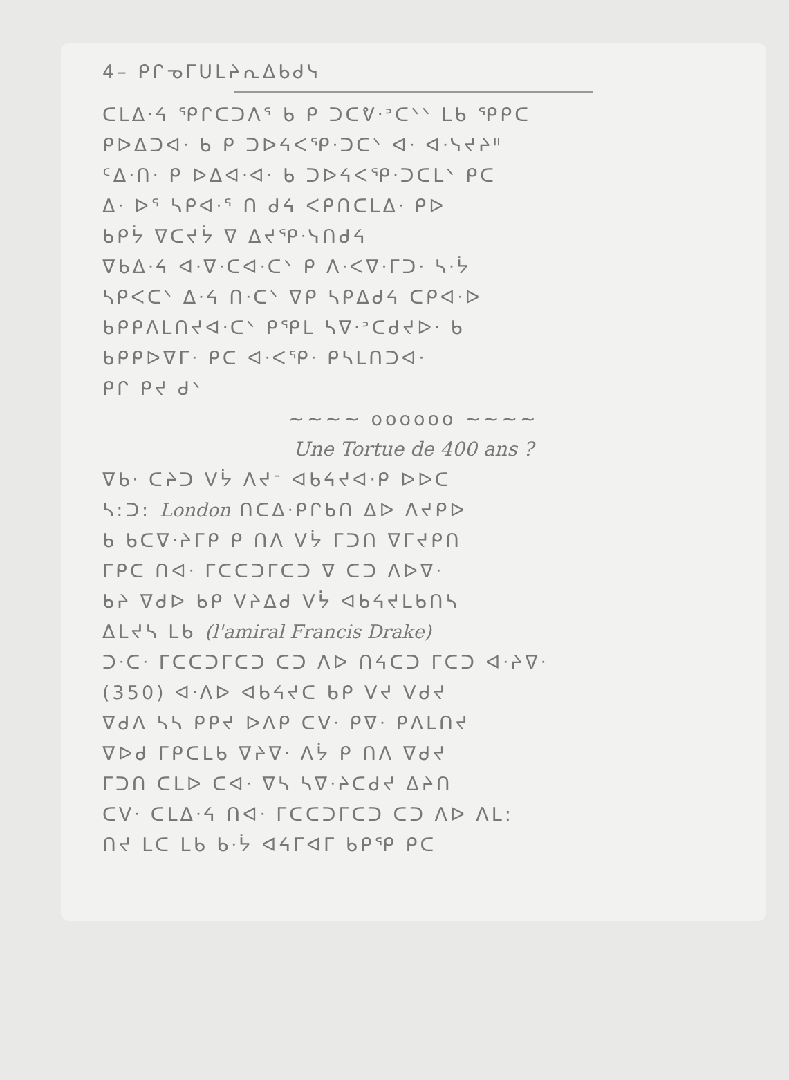4– ᑭᒋᓀᒥᑌᒪᔨᕆᐃᑲᑯᓭ
ᑕᒪᐃᐧᔦ ᕿᒋᑕᑐᐱᕐ ᑲ ᑭ ᑐᑕᕓᐧᐣᑕᐠᐠ ᒪᑲ ᕿᑭᑕ
ᑭᐅᐃᑐᐊᐧ ᑲ ᑭ ᑐᐅᔦᐸᕿᐧᑐᑕᐠ ᐊᐧ ᐊᐧᓭᔪᔨᐦ
ᑦᐃᐧᑎᐧ ᑭ ᐅᐃᐊᐧᐊᐧ ᑲ ᑐᐅᔦᐸᕿᐧᑐᑕᒪᐠ ᑭᑕ
ᐃᐧ ᐅᕐ ᓴᑭᐊᐧᕐ ᑎ ᑯᔦ ᐸᑭᑎᑕᒪᐃᐧ ᑭᐅ
ᑲᑭᔮ ᐁᑕᔪᔮ ᐁ ᐃᔪᕿᐧᓭᑎᑯᔦ
ᐁᑲᐃᐧᔦ ᐊᐧᐁᐧᑕᐊᐧᑕᐠ ᑭ ᐱᐧᐸᐁᐧᒥᑐᐧ ᓴᐧᔮ
ᓴᑭᐸᑕᐠ ᐃᐧᔦ ᑎᐧᑕᐠ ᐁᑭ ᓴᑭᐃᑯᔦ ᑕᑭᐊᐧᐅ
ᑲᑭᑭᐱᒪᑎᔪᐊᐧᑕᐠ ᑭᕿᒪ ᓴᐁᐧᐣᑕᑯᔪᐅᐧ ᑲ
ᑲᑭᑭᐅᐁᒥᐧ ᑭᑕ ᐊᐧᐸᕿᐧ ᑭᓴᒪᑎᑐᐊᐧ
ᑭᒋ ᑭᔪ ᑯᐠ
~~~~ oooooo ~~~~
Une Tortue de 400 ans ?
ᐁᑲᐧ ᑕᔨᑐ ᐯᔮ ᐱᔪᐨ ᐊᑲᔦᔪᐊᐧᑭ ᐅᐅᑕ
ᓴ:ᑐ: London ᑎᑕᐃᐧᑭᒋᑲᑎ ᐃᐅ ᐱᔪᑭᐅ
ᑲ ᑲᑕᐁᐧᔨᒥᑭ ᑭ ᑎᐱ ᐯᔮ ᒥᑐᑎ ᐁᒥᔪᑭᑎ
ᒥᑭᑕ ᑎᐊᐧ ᒥᑕᑕᑐᒥᑕᑐ ᐁ ᑕᑐ ᐱᐅᐁᐧ
ᑲᔨ ᐁᑯᐅ ᑲᑭ ᐯᔨᐃᑯ ᐯᔮ ᐊᑲᔦᔪᒪᑲᑎᓴ
ᐃᒪᔪᓴ ᒪᑲ (l'amiral Francis Drake)
ᑐᐧᑕᐧ ᒥᑕᑕᑐᒥᑕᑐ ᑕᑐ ᐱᐅ ᑎᔦᑕᑐ ᒥᑕᑐ ᐊᐧᔨᐁᐧ
(350) ᐊᐧᐱᐅ ᐊᑲᔦᔪᑕ ᑲᑭ ᐯᔪ ᐯᑯᔪ
ᐁᑯᐱ ᓴᓴ ᑭᑭᔪ ᐅᐱᑭ ᑕᐯᐧ ᑭᐁᐧ ᑭᐱᒪᑎᔪ
ᐁᐅᑯ ᒥᑭᑕᒪᑲ ᐁᔨᐁᐧ ᐱᔮ ᑭ ᑎᐱ ᐁᑯᔪ
ᒥᑐᑎ ᑕᒪᐅ ᑕᐊᐧ ᐁᓴ ᓴᐁᐧᔨᑕᑯᔪ ᐃᔨᑎ
ᑕᐯᐧ ᑕᒪᐃᐧᔦ ᑎᐊᐧ ᒥᑕᑕᑐᒥᑕᑐ ᑕᑐ ᐱᐅ ᐱᒪ:
ᑎᔪ ᒪᑕ ᒪᑲ ᑲᐧᔮ ᐊᔦᒥᐊᒥ ᑲᑭᕿ ᑭᑕ